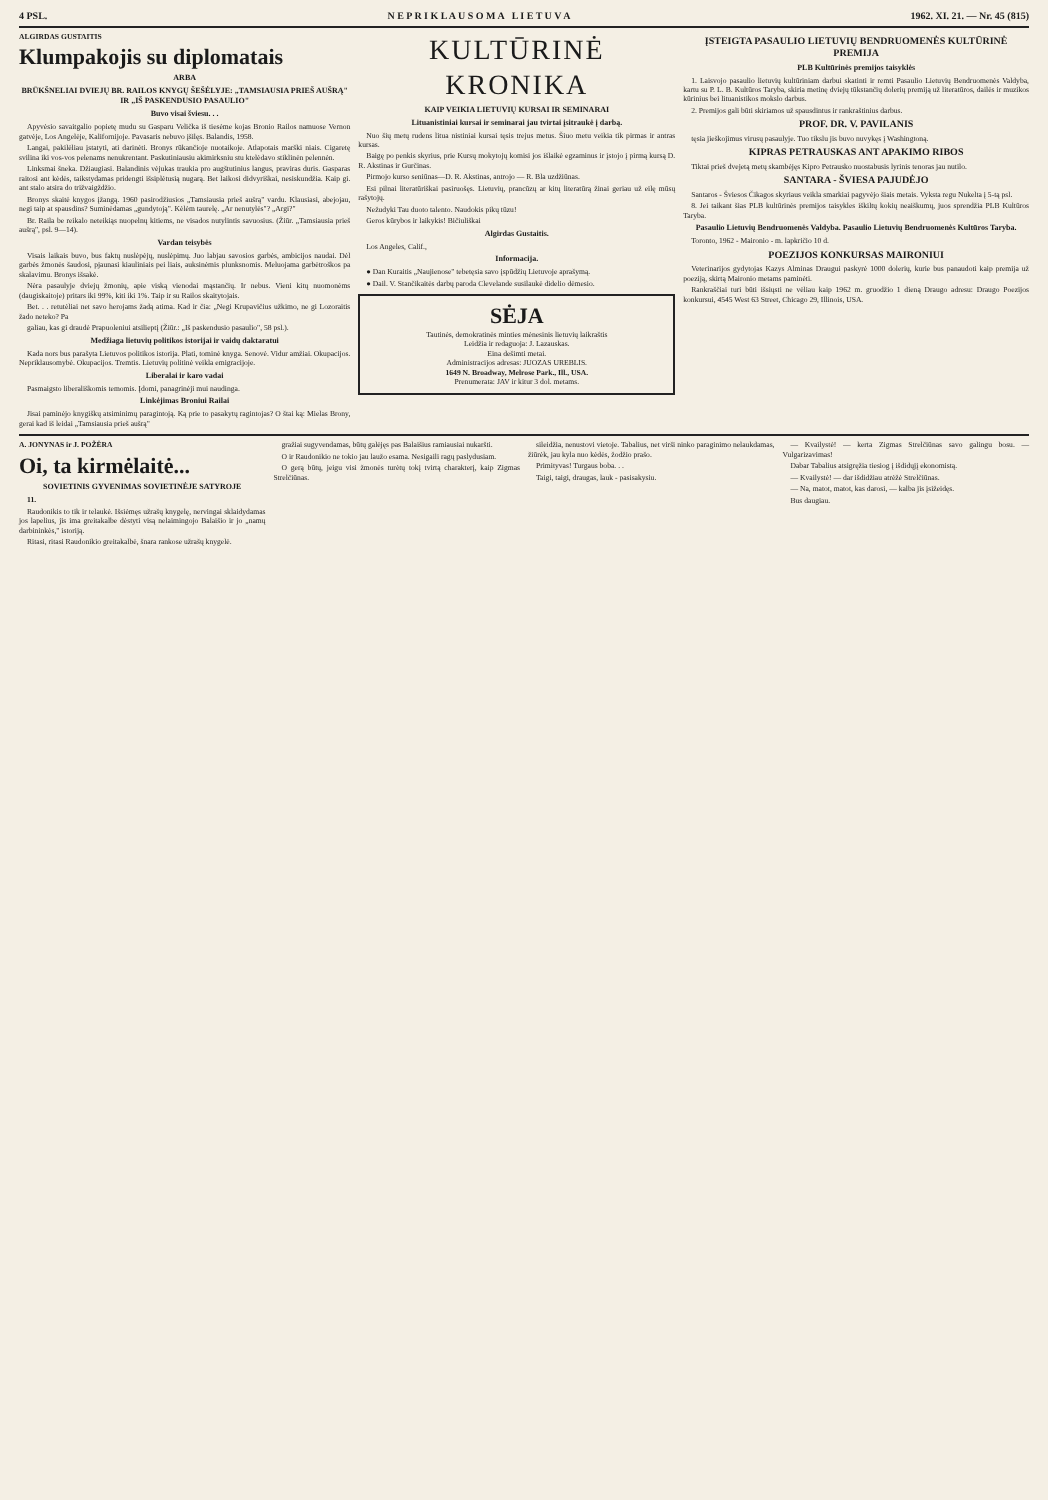4 PSL. N E P R I K L A U S O M A L I E T U V A 1962. XI. 21. — Nr. 45 (815)
ALGIRDAS GUSTAITIS
Klumpakojis su diplomatais
ARBA
BRŪKŠNELIAI DVIEJŲ BR. RAILOS KNYGŲ ŠEŠĖLYJE: „TAMSIAUSIA PRIEŠ AUŠRĄ" IR „IŠ PASKENDUSIO PASAULIO"
Buvo visai šviesu. . .
Apyvėsio savaitgalio popietę mudu su Gasparu Velička iš tiesėme kojas Bronio Railos namuose Vernon gatvėje, Los Angelėje, Kalifornijoje. Pavasaris nebuvo įšilęs. Balandis, 1958.
Langai, pakilėliau įstatyti, ati darinėti. Bronys rūkančioje nuotaikoje. Atlapotais marški niais. Cigaretę svilina iki vos-vos pelenams nenukrentant. Paskutiniausiu akimirksniu stu ktelėdavo stiklinėn pelennėn.
Linksmai šneka. Džiaugiasi. Balandinis vėjukas traukia pro augštutinius langus, praviras duris. Gasparas raitosi ant kėdės, taikstydamas pridengti išsiplėtusią nugarą. Bet laikosi didvyriškai, nesiskundžia. Kaip gi. ant stalo atsira do trižvaigždžio.
Bronys skaitė knygos įžangą. 1960 pasirodžiusios „Tamsiausia prieš aušrą" vardu. Klausiasi, abejojau, negi taip at spausdins? Suminėdamas „gundytoją". Kėlėm taurelę. „Ar nenutylės"? „Argi?"
Br. Raila be reikalo neteikiąs nuopelnų kitiems, ne visados nutylintis savuosius. (Žiūr. „Tamsiausia prieš aušrą", psl. 9—14).
Vardan teisybės
Visais laikais buvo, bus faktų nuslėpėjų, nuslėpimų. Juo labjau savosios garbės, ambicijos naudai. Dėl garbės žmonės šaudosi, pjaunasi kiauliniais pei liais, auksinėmis plunksnomis. Meluojama garbėtroškos pa skalavimu. Bronys išsakė.
Nėra pasaulyje dviejų žmonių, apie viską vienodai mąstančių. Ir nebus. Vieni kitų nuomonėms (daugiskaitoje) pritars iki 99%, kiti iki 1%. Taip ir su Railos skaitytojais.
Bet. . . retutėliai net savo herojams žadą atima. Kad ir čia: „Negi Krupavičius užkimo, ne gi Lozoraitis žado neteko? Pa
galiau, kas gi draudė Prapuoleniui atsilieptį (Žiūr.: „Iš paskendusio pasaulio", 58 psl.).
Medžiaga lietuvių politikos istorijai ir vaidų daktaratui
Kada nors bus parašyta Lietuvos politikos istorija. Plati, tominė knyga. Senovė. Vidur amžiai. Okupacijos. Nepriklausomybė. Okupacijos. Tremtis. Lietuvių politinė veikla emigracijoje.
Liberalai ir karo vadai
Pasmaigsto liberališkomis temomis. Įdomi, panagrinėji mui naudinga.
Linkėjimas Broniui Railai
Jisai paminėjo knygiškų atsiminimų paragintoją. Ką prie to pasakytų ragintojas? O štai ką: Mielas Brony, gerai kad iš leidai „Tamsiausia prieš aušrą"
KULTŪRINĖ KRONIKA
KAIP VEIKIA LIETUVIŲ KURSAI IR SEMINARAI
Lituanistiniai kursai ir seminarai jau tvirtai įsitraukė į darbą.
Nuo šių metų rudens litua nistiniai kursai tęsis trejus metus. Šiuo metu veikia tik pirmas ir antras kursas.
Baigę po penkis skyrius, prie Kursų mokytojų komisi jos išlaikė egzaminus ir įstojo į pirmą kursą D. R. Akstinas ir Gurčinas.
Pirmojo kurso seniūnas—D. R. Akstinas, antrojo — R. Bla uzdžiūnas.
Esi pilnai literatūriškai pasiruošęs. Lietuvių, prancūzų ar kitų literatūrą žinai geriau už eilę mūsų rašytojų.
Nežudyki Tau duoto talento. Naudokis pikų tūzu!
Geros kūrybos ir laikykis! Bičiuliškai
Algirdas Gustaitis.
Los Angeles, Calif.,
Informacija.
● Dan Kuraitis „Naujienose" tebetęsia savo įspūdžių Lietuvoje aprašymą.
● Dail. V. Stančikaitės darbų paroda Clevelande susilaukė didelio dėmesio.
SĖJA
Tautinės, demokratinės minties mėnesinis lietuvių laikraštis
Leidžia ir redaguoja: J. Lazauskas.
Eina dešimti metai.
Administracijos adresas: JUOZAS UREBLIS.
1649 N. Broadway, Melrose Park., Ill., USA.
Prenumerata: JAV ir kitur 3 dol. metams.
ĮSTEIGTA PASAULIO LIETUVIŲ BENDRUOMENĖS KULTŪRINĖ PREMIJA
PLB Kultūrinės premijos taisyklės
1. Laisvojo pasaulio lietuvių kultūriniam darbui skatinti ir remti Pasaulio Lietuvių Bendruomenės Valdyba, kartu su P. L. B. Kultūros Taryba, skiria metinę dviejų tūkstančių dolerių premiją už literatūros, dailės ir muzikos kūrinius bei lituanistikos mokslo darbus.
2. Premijos gali būti skiriamos už spausdintus ir rankraštinius darbus.
PROF. DR. V. PAVILANIS
tęsia jieškojimus virusų pasaulyje. Tuo tikslu jis buvo nuvykęs į Washingtoną.
KIPRAS PETRAUSKAS ANT APAKIMO RIBOS
Tiktai prieš dvejetą metų skambėjęs Kipro Petrausko nuostabusis lyrinis tenoras jau nutilo.
SANTARA - ŠVIESA PAJUDĖJO
Santaros - Šviesos Čikagos skyriaus veikla smarkiai pagyvėjo šiais metais. Vyksta regu Nukelta į 5-tą psl.
8. Jei taikant šias PLB kultūrinės premijos taisykles iškiltų kokių neaiškumų, juos sprendžia PLB Kultūros Taryba.
Pasaulio Lietuvių Bendruomenės Valdyba. Pasaulio Lietuvių Bendruomenės Kultūros Taryba.
Toronto, 1962 - Maironio - m. lapkričio 10 d.
POEZIJOS KONKURSAS MAIRONIUI
Veterinarijos gydytojas Kazys Alminas Draugui paskyrė 1000 dolerių, kurie bus panaudoti kaip premija už poeziją, skirtą Maironio metams paminėti.
Rankraščiai turi būti išsiųsti ne vėliau kaip 1962 m. gruodžio 1 dieną Draugo adresu: Draugo Poezijos konkursui, 4545 West 63 Street, Chicago 29, Illinois, USA.
A. JONYNAS ir J. POŽĖRA
Oi, ta kirmėlaitė...
SOVIETINIS GYVENIMAS SOVIETINĖJE SATYROJE
11.
Raudonikis to tik ir telaukė. Išsiėmęs užrašų knygelę, nervingai sklaidydamas jos lapelius, jis ima greitakalbe dėstyti visą nelaimingojo Balaišio ir jo „namų darbininkės," istoriją.
Ritasi, ritasi Raudonikio greitakalbė, šnara rankose užrašų knygelė.
gražiai sugyvendamas, būtų galėjęs pas Balaišius ramiausiai nukaršti.
O ir Raudonikio ne tokio jau laužo esama. Nesigaili ragų paslydusiam.
O gerą būtų, jeigu visi žmonės turėtų tokį tvirtą charakterį, kaip Zigmas Strelčiūnas.
sileidžia, nenustovi vietoje. Tabalius, net virši ninko paraginimo nelaukdamas, žiūrėk, jau kyla nuo kėdės, žodžio prašo.
Primityvas! Turgaus boba. . .
Taigi, taigi, draugas, lauk - pasisakysiu.
— Kvailystė! — kerta Zigmas Strelčiūnas savo galingu bosu. — Vulgarizavimas!
Dabar Tabalius atsigręžia tiesiog į išdidųjį ekonomistą.
— Kvailystė! — dar išdidžiau atrėžė Strelčiūnas.
— Na, matot, matot, kas darosi, — kalba jis įsižeidęs.
Bus daugiau.